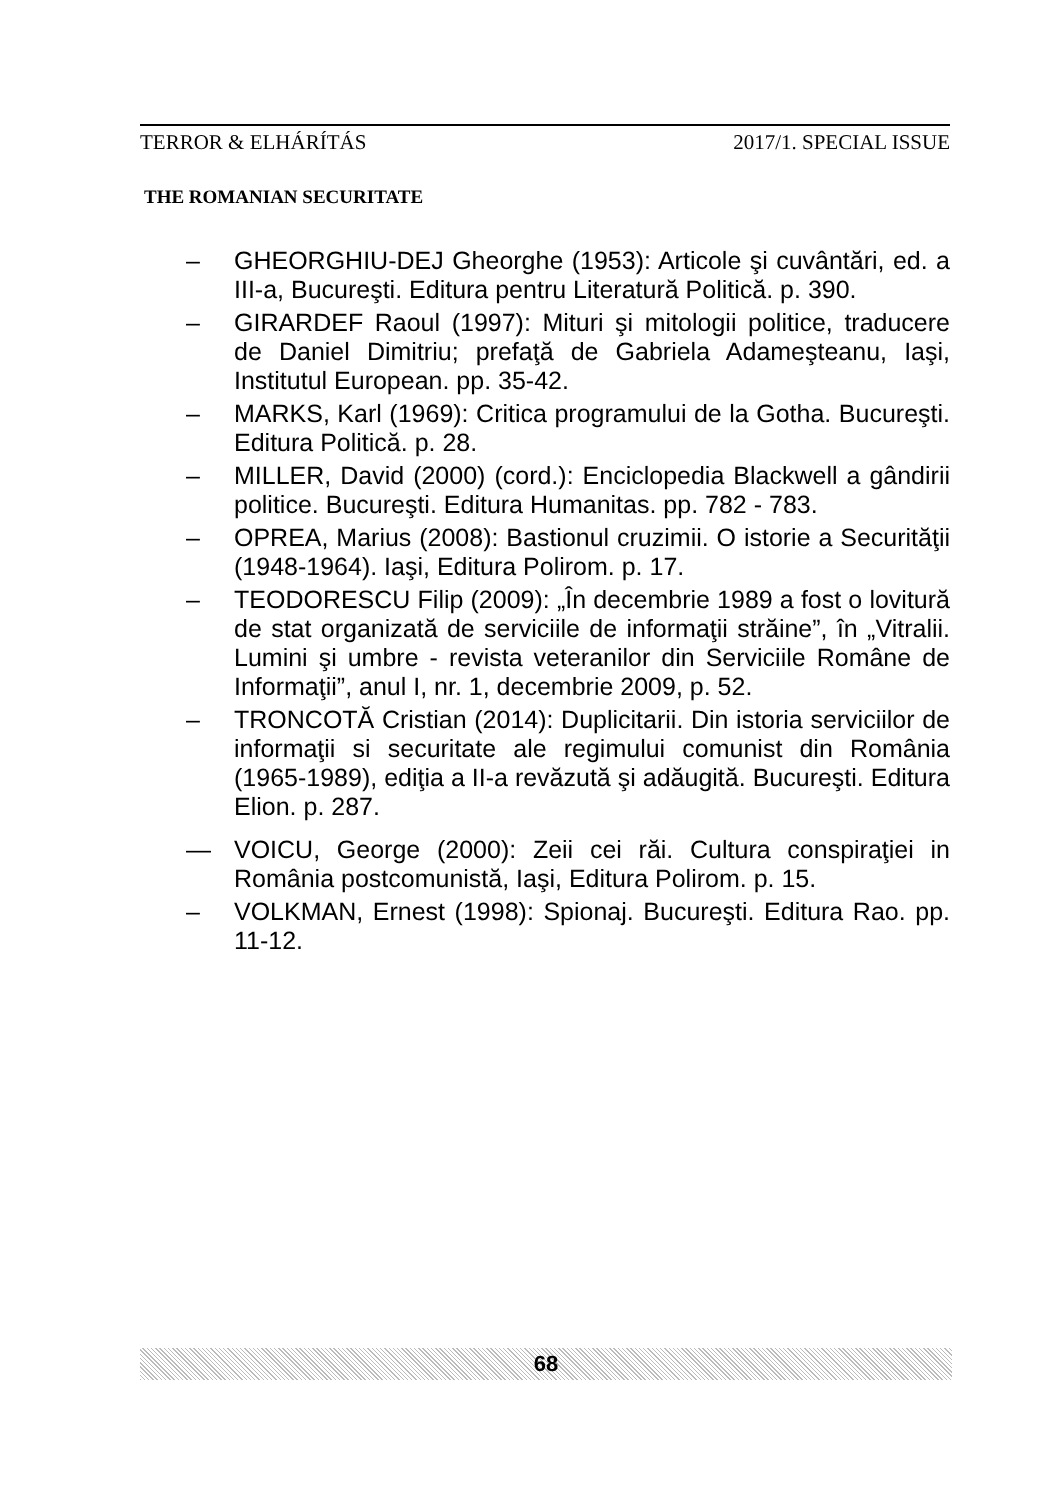TERROR & ELHÁRÍTÁS 2017/1. SPECIAL ISSUE
THE ROMANIAN SECURITATE
– GHEORGHIU-DEJ Gheorghe (1953): Articole şi cuvântări, ed. a III-a, Bucureşti. Editura pentru Literatură Politică. p. 390.
– GIRARDEF Raoul (1997): Mituri şi mitologii politice, traducere de Daniel Dimitriu; prefaţă de Gabriela Adameşteanu, Iaşi, Institutul European. pp. 35-42.
– MARKS, Karl (1969): Critica programului de la Gotha. Bucureşti. Editura Politică. p. 28.
– MILLER, David (2000) (cord.): Enciclopedia Blackwell a gândirii politice. Bucureşti. Editura Humanitas. pp. 782 - 783.
– OPREA, Marius (2008): Bastionul cruzimii. O istorie a Securităţii (1948-1964). Iaşi, Editura Polirom. p. 17.
– TEODORESCU Filip (2009): „În decembrie 1989 a fost o lovitură de stat organizată de serviciile de informaţii străine”, în „Vitralii. Lumini şi umbre - revista veteranilor din Serviciile Române de Informaţii”, anul I, nr. 1, decembrie 2009, p. 52.
– TRONCOTĂ Cristian (2014): Duplicitarii. Din istoria serviciilor de informaţii si securitate ale regimului comunist din România (1965-1989), ediţia a II-a revăzută şi adăugită. Bucureşti. Editura Elion. p. 287.
— VOICU, George (2000): Zeii cei răi. Cultura conspiraţiei in România postcomunistă, Iaşi, Editura Polirom. p. 15.
– VOLKMAN, Ernest (1998): Spionaj. Bucureşti. Editura Rao. pp. 11-12.
68